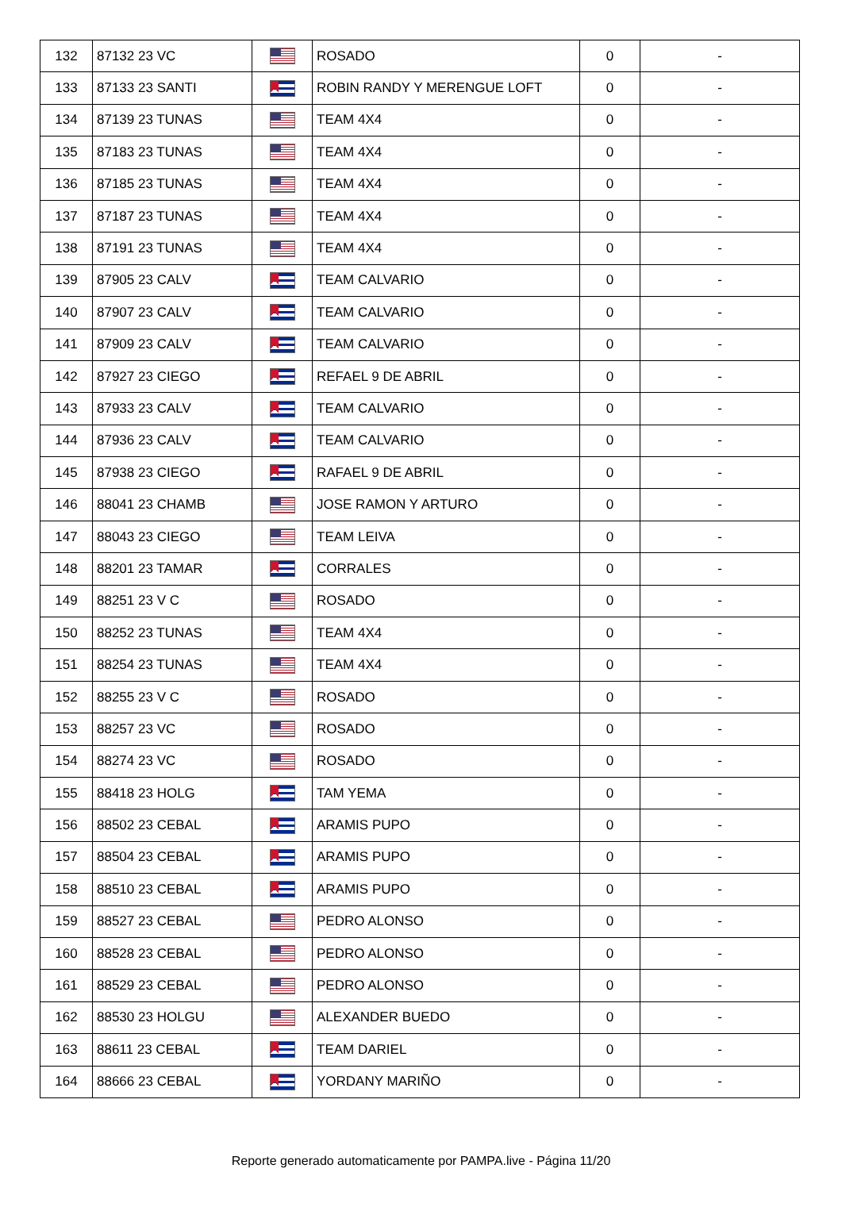| 132 | 87132 23 VC | | ROSADO | 0 | - |
| 133 | 87133 23 SANTI | | ROBIN RANDY Y MERENGUE LOFT | 0 | - |
| 134 | 87139 23 TUNAS | | TEAM 4X4 | 0 | - |
| 135 | 87183 23 TUNAS | | TEAM 4X4 | 0 | - |
| 136 | 87185 23 TUNAS | | TEAM 4X4 | 0 | - |
| 137 | 87187 23 TUNAS | | TEAM 4X4 | 0 | - |
| 138 | 87191 23 TUNAS | | TEAM 4X4 | 0 | - |
| 139 | 87905 23 CALV | | TEAM CALVARIO | 0 | - |
| 140 | 87907 23 CALV | | TEAM CALVARIO | 0 | - |
| 141 | 87909 23 CALV | | TEAM CALVARIO | 0 | - |
| 142 | 87927 23 CIEGO | | REFAEL 9 DE ABRIL | 0 | - |
| 143 | 87933 23 CALV | | TEAM CALVARIO | 0 | - |
| 144 | 87936 23 CALV | | TEAM CALVARIO | 0 | - |
| 145 | 87938 23 CIEGO | | RAFAEL 9 DE ABRIL | 0 | - |
| 146 | 88041 23 CHAMB | | JOSE RAMON Y ARTURO | 0 | - |
| 147 | 88043 23 CIEGO | | TEAM LEIVA | 0 | - |
| 148 | 88201 23 TAMAR | | CORRALES | 0 | - |
| 149 | 88251 23 V C | | ROSADO | 0 | - |
| 150 | 88252 23 TUNAS | | TEAM 4X4 | 0 | - |
| 151 | 88254 23 TUNAS | | TEAM 4X4 | 0 | - |
| 152 | 88255 23 V C | | ROSADO | 0 | - |
| 153 | 88257 23 VC | | ROSADO | 0 | - |
| 154 | 88274 23 VC | | ROSADO | 0 | - |
| 155 | 88418 23 HOLG | | TAM YEMA | 0 | - |
| 156 | 88502 23 CEBAL | | ARAMIS PUPO | 0 | - |
| 157 | 88504 23 CEBAL | | ARAMIS PUPO | 0 | - |
| 158 | 88510 23 CEBAL | | ARAMIS PUPO | 0 | - |
| 159 | 88527 23 CEBAL | | PEDRO ALONSO | 0 | - |
| 160 | 88528 23 CEBAL | | PEDRO ALONSO | 0 | - |
| 161 | 88529 23 CEBAL | | PEDRO ALONSO | 0 | - |
| 162 | 88530 23 HOLGU | | ALEXANDER BUEDO | 0 | - |
| 163 | 88611 23 CEBAL | | TEAM DARIEL | 0 | - |
| 164 | 88666 23 CEBAL | | YORDANY MARIÑO | 0 | - |
Reporte generado automaticamente por PAMPA.live - Página 11/20